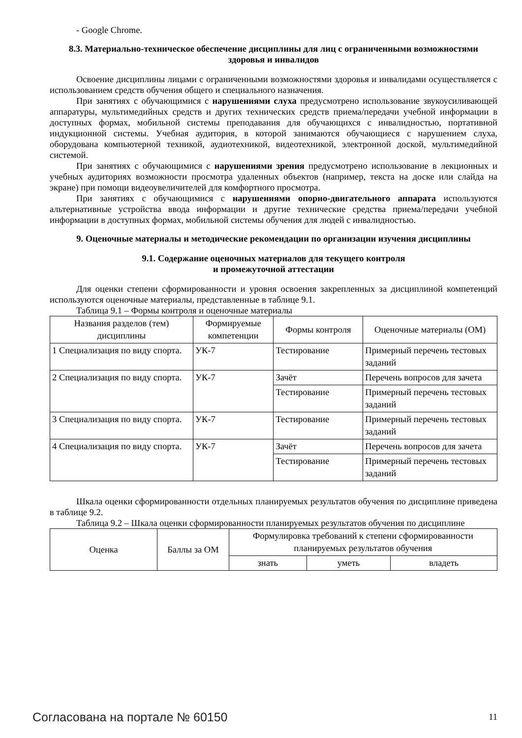- Google Chrome.
8.3. Материально-техническое обеспечение дисциплины для лиц с ограниченными возможностями здоровья и инвалидов
Освоение дисциплины лицами с ограниченными возможностями здоровья и инвалидами осуществляется с использованием средств обучения общего и специального назначения.
При занятиях с обучающимися с нарушениями слуха предусмотрено использование звукоусиливающей аппаратуры, мультимедийных средств и других технических средств приема/передачи учебной информации в доступных формах, мобильной системы преподавания для обучающихся с инвалидностью, портативной индукционной системы. Учебная аудитория, в которой занимаются обучающиеся с нарушением слуха, оборудована компьютерной техникой, аудиотехникой, видеотехникой, электронной доской, мультимедийной системой.
При занятиях с обучающимися с нарушениями зрения предусмотрено использование в лекционных и учебных аудиториях возможности просмотра удаленных объектов (например, текста на доске или слайда на экране) при помощи видеоувеличителей для комфортного просмотра.
При занятиях с обучающимися с нарушениями опорно-двигательного аппарата используются альтернативные устройства ввода информации и другие технические средства приема/передачи учебной информации в доступных формах, мобильной системы обучения для людей с инвалидностью.
9. Оценочные материалы и методические рекомендации по организации изучения дисциплины
9.1. Содержание оценочных материалов для текущего контроля
и промежуточной аттестации
Для оценки степени сформированности и уровня освоения закрепленных за дисциплиной компетенций используются оценочные материалы, представленные в таблице 9.1.
Таблица 9.1 – Формы контроля и оценочные материалы
| Названия разделов (тем) дисциплины | Формируемые компетенции | Формы контроля | Оценочные материалы (ОМ) |
| --- | --- | --- | --- |
| 1 Специализация по виду спорта. | УК-7 | Тестирование | Примерный перечень тестовых заданий |
| 2 Специализация по виду спорта. | УК-7 | Зачёт | Перечень вопросов для зачета |
| | | Тестирование | Примерный перечень тестовых заданий |
| 3 Специализация по виду спорта. | УК-7 | Тестирование | Примерный перечень тестовых заданий |
| 4 Специализация по виду спорта. | УК-7 | Зачёт | Перечень вопросов для зачета |
| | | Тестирование | Примерный перечень тестовых заданий |
Шкала оценки сформированности отдельных планируемых результатов обучения по дисциплине приведена в таблице 9.2.
Таблица 9.2 – Шкала оценки сформированности планируемых результатов обучения по дисциплине
| Оценка | Баллы за ОМ | Формулировка требований к степени сформированности планируемых результатов обучения | | |
| --- | --- | --- | --- | --- |
| | | знать | уметь | владеть |
Согласована на портале № 60150 11